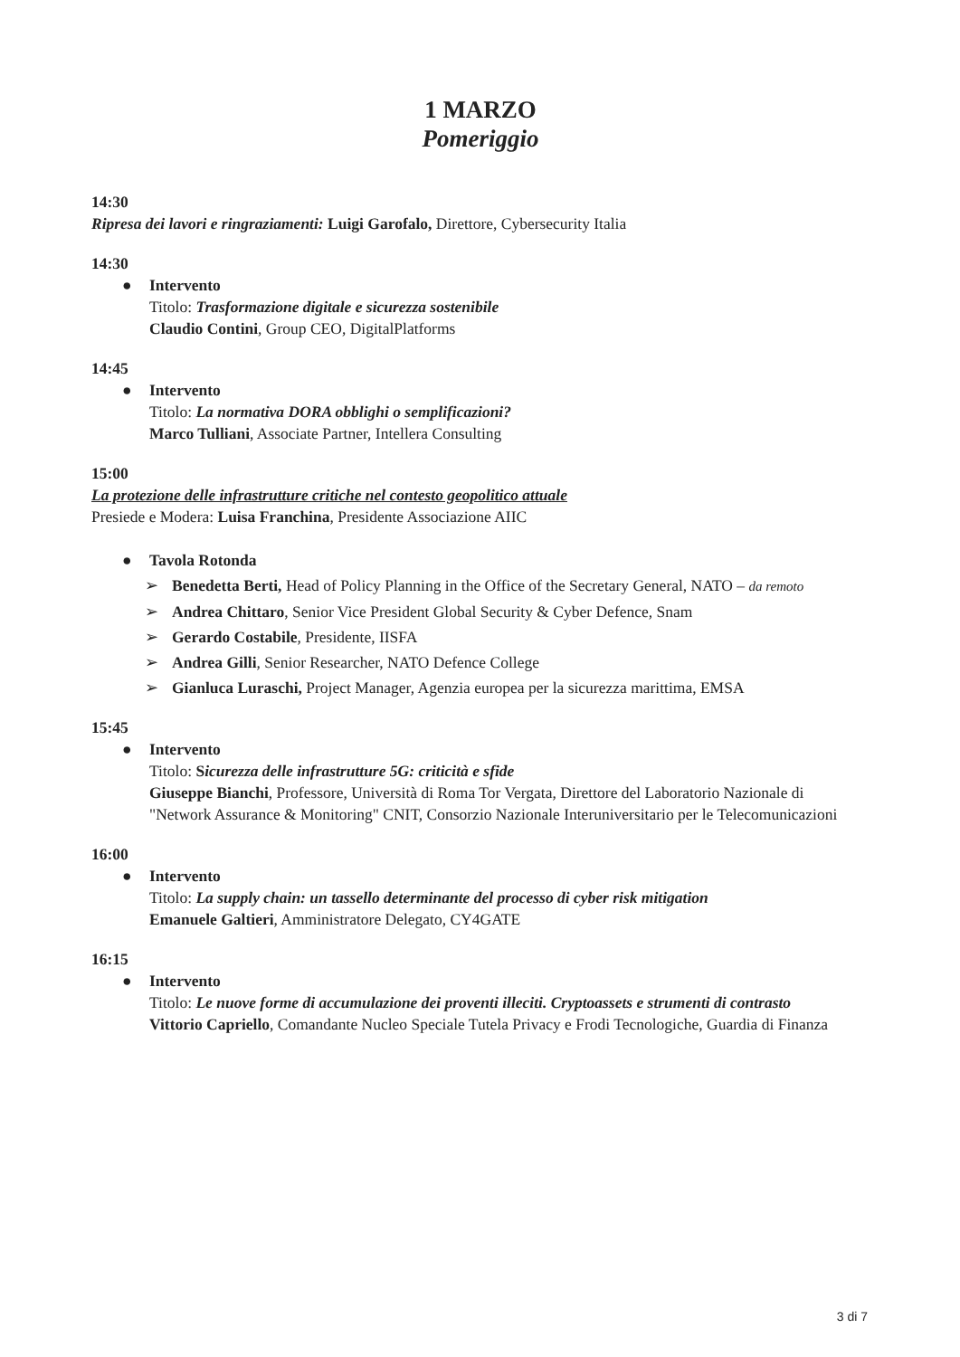1 MARZO
Pomeriggio
14:30
Ripresa dei lavori e ringraziamenti: Luigi Garofalo, Direttore, Cybersecurity Italia
14:30
● Intervento
Titolo: Trasformazione digitale e sicurezza sostenibile
Claudio Contini, Group CEO, DigitalPlatforms
14:45
● Intervento
Titolo: La normativa DORA obblighi o semplificazioni?
Marco Tulliani, Associate Partner, Intellera Consulting
15:00
La protezione delle infrastrutture critiche nel contesto geopolitico attuale
Presiede e Modera: Luisa Franchina, Presidente Associazione AIIC
● Tavola Rotonda
➢ Benedetta Berti, Head of Policy Planning in the Office of the Secretary General, NATO – da remoto
➢ Andrea Chittaro, Senior Vice President Global Security & Cyber Defence, Snam
➢ Gerardo Costabile, Presidente, IISFA
➢ Andrea Gilli, Senior Researcher, NATO Defence College
➢ Gianluca Luraschi, Project Manager, Agenzia europea per la sicurezza marittima, EMSA
15:45
● Intervento
Titolo: Sicurezza delle infrastrutture 5G: criticità e sfide
Giuseppe Bianchi, Professore, Università di Roma Tor Vergata, Direttore del Laboratorio Nazionale di "Network Assurance & Monitoring" CNIT, Consorzio Nazionale Interuniversitario per le Telecomunicazioni
16:00
● Intervento
Titolo: La supply chain: un tassello determinante del processo di cyber risk mitigation
Emanuele Galtieri, Amministratore Delegato, CY4GATE
16:15
● Intervento
Titolo: Le nuove forme di accumulazione dei proventi illeciti. Cryptoassets e strumenti di contrasto
Vittorio Capriello, Comandante Nucleo Speciale Tutela Privacy e Frodi Tecnologiche, Guardia di Finanza
3 di 7